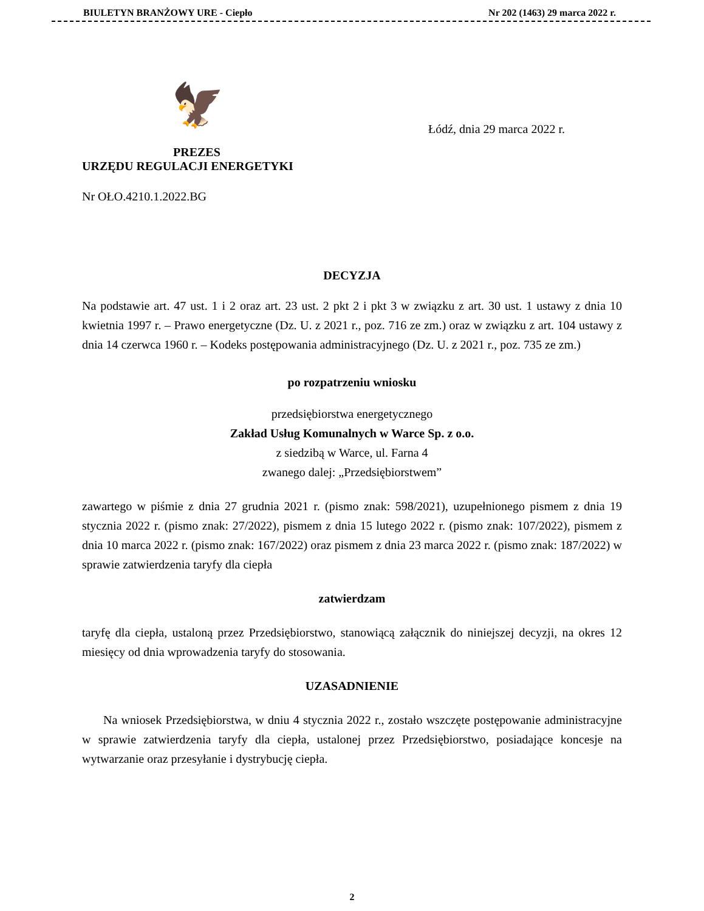BIULETYN BRANŻOWY URE - Ciepło Nr 202 (1463) 29 marca 2022 r.
🦅
PREZES
URZĘDU REGULACJI ENERGETYKI
Łódź, dnia 29 marca 2022 r.
Nr OŁO.4210.1.2022.BG
DECYZJA
Na podstawie art. 47 ust. 1 i 2 oraz art. 23 ust. 2 pkt 2 i pkt 3 w związku z art. 30 ust. 1 ustawy z dnia 10 kwietnia 1997 r. – Prawo energetyczne (Dz. U. z 2021 r., poz. 716 ze zm.) oraz w związku z art. 104 ustawy z dnia 14 czerwca 1960 r. – Kodeks postępowania administracyjnego (Dz. U. z 2021 r., poz. 735 ze zm.)
po rozpatrzeniu wniosku
przedsiębiorstwa energetycznego
Zakład Usług Komunalnych w Warce Sp. z o.o.
z siedzibą w Warce, ul. Farna 4
zwanego dalej: „Przedsiębiorstwem”
zawartego w piśmie z dnia 27 grudnia 2021 r. (pismo znak: 598/2021), uzupełnionego pismem z dnia 19 stycznia 2022 r. (pismo znak: 27/2022), pismem z dnia 15 lutego 2022 r. (pismo znak: 107/2022), pismem z dnia 10 marca 2022 r. (pismo znak: 167/2022) oraz pismem z dnia 23 marca 2022 r. (pismo znak: 187/2022) w sprawie zatwierdzenia taryfy dla ciepła
zatwierdzam
taryfę dla ciepła, ustaloną przez Przedsiębiorstwo, stanowiącą załącznik do niniejszej decyzji, na okres 12 miesięcy od dnia wprowadzenia taryfy do stosowania.
UZASADNIENIE
Na wniosek Przedsiębiorstwa, w dniu 4 stycznia 2022 r., zostało wszczęte postępowanie administracyjne w sprawie zatwierdzenia taryfy dla ciepła, ustalonej przez Przedsiębiorstwo, posiadające koncesje na wytwarzanie oraz przesyłanie i dystrybucję ciepła.
2